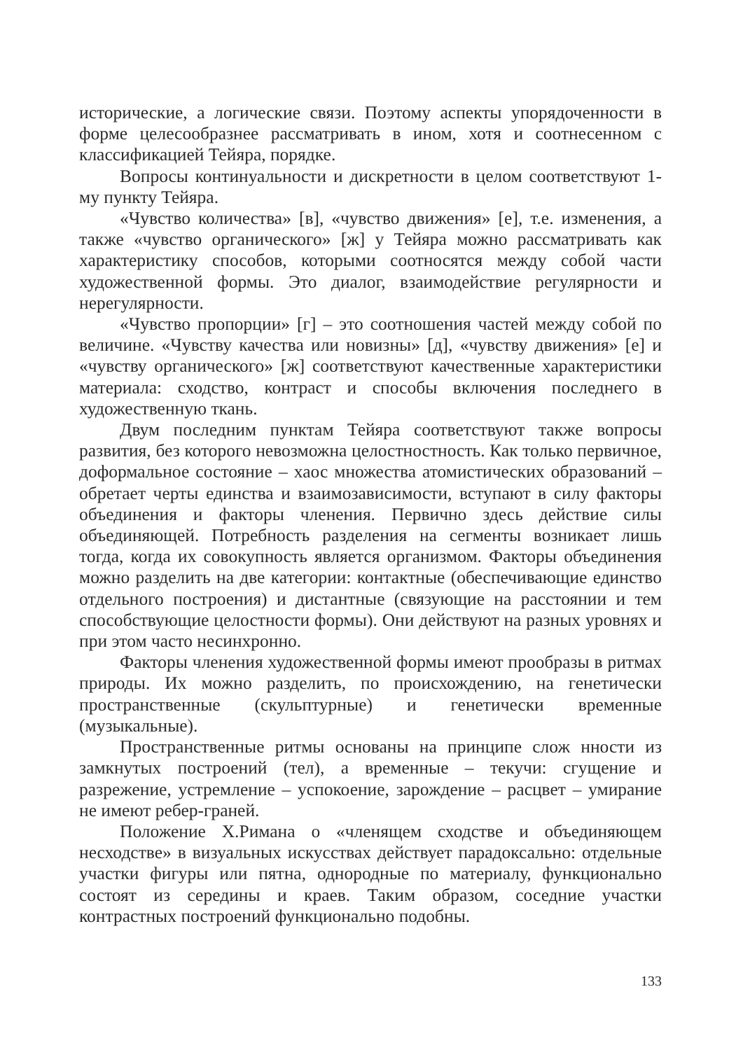исторические, а логические связи. Поэтому аспекты упорядоченности в форме целесообразнее рассматривать в ином, хотя и соотнесенном с классификацией Тейяра, порядке.
Вопросы континуальности и дискретности в целом соответствуют 1-му пункту Тейяра.
«Чувство количества» [в], «чувство движения» [е], т.е. изменения, а также «чувство органического» [ж] у Тейяра можно рассматривать как характеристику способов, которыми соотносятся между собой части художественной формы. Это диалог, взаимодействие регулярности и нерегулярности.
«Чувство пропорции» [г] – это соотношения частей между собой по величине. «Чувству качества или новизны» [д], «чувству движения» [е] и «чувству органического» [ж] соответствуют качественные характеристики материала: сходство, контраст и способы включения последнего в художественную ткань.
Двум последним пунктам Тейяра соответствуют также вопросы развития, без которого невозможна целостностность. Как только первичное, доформальное состояние – хаос множества атомистических образований – обретает черты единства и взаимозависимости, вступают в силу факторы объединения и факторы членения. Первично здесь действие силы объединяющей. Потребность разделения на сегменты возникает лишь тогда, когда их совокупность является организмом. Факторы объединения можно разделить на две категории: контактные (обеспечивающие единство отдельного построения) и дистантные (связующие на расстоянии и тем способствующие целостности формы). Они действуют на разных уровнях и при этом часто несинхронно.
Факторы членения художественной формы имеют прообразы в ритмах природы. Их можно разделить, по происхождению, на генетически пространственные (скульптурные) и генетически временные (музыкальные).
Пространственные ритмы основаны на принципе слож нности из замкнутых построений (тел), а временные – текучи: сгущение и разрежение, устремление – успокоение, зарождение – расцвет – умирание не имеют ребер-граней.
Положение Х.Римана о «членящем сходстве и объединяющем несходстве» в визуальных искусствах действует парадоксально: отдельные участки фигуры или пятна, однородные по материалу, функционально состоят из середины и краев. Таким образом, соседние участки контрастных построений функционально подобны.
133